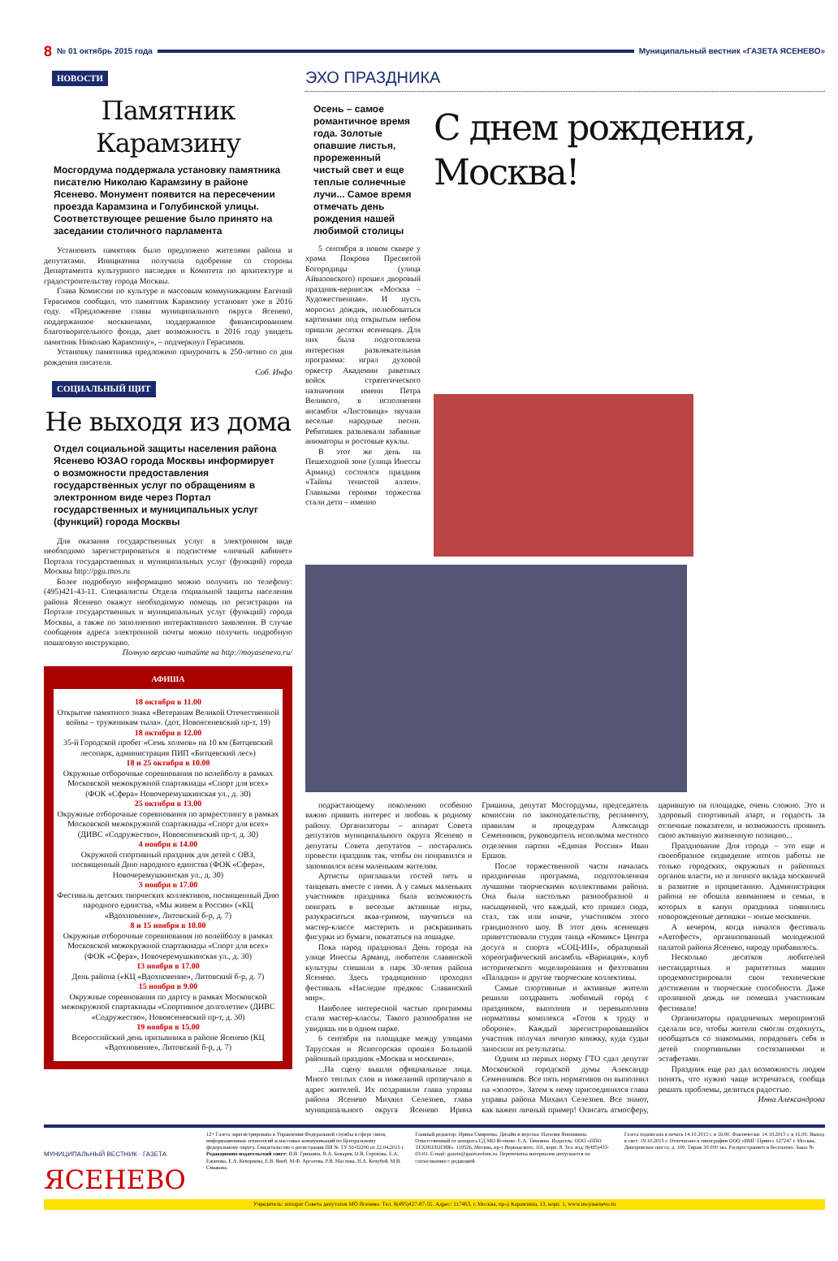8 № 01 октябрь 2015 года Муниципальный вестник «ГАЗЕТА ЯСЕНЕВО»
НОВОСТИ
Памятник Карамзину
Мосгордума поддержала установку памятника писателю Николаю Карамзину в районе Ясенево. Монумент появится на пересечении проезда Карамзина и Голубинской улицы. Соответствующее решение было принято на заседании столичного парламента
Установить памятник было предложено жителями района и депутатами. Инициатива получила одобрение со стороны Департамента культурного наследия и Комитета по архитектуре и градостроительству города Москвы.
Глава Комиссии по культуре и массовым коммуникациям Евгений Герасимов сообщил, что памятник Карамзину установят уже в 2016 году. «Предложение главы муниципального округа Ясенево, поддержанное москвичами, поддержанное финансированием благотворительного фонда, дает возможность в 2016 году увидеть памятник Николаю Карамзину», – подчеркнул Герасимов.
Установку памятника предложено приурочить к 250-летию со дня рождения писателя.
Соб. Инфо
СОЦИАЛЬНЫЙ ЩИТ
Не выходя из дома
Отдел социальной защиты населения района Ясенево ЮЗАО города Москвы информирует о возможности предоставления государственных услуг по обращениям в электронном виде через Портал государственных и муниципальных услуг (функций) города Москвы
Для оказания государственных услуг в электронном виде необходимо зарегистрироваться в подсистеме «личный кабинет» Портала государственных и муниципальных услуг (функций) города Москвы http://pgu.mos.ru
Более подробную информацию можно получить по телефону: (495)421-43-11. Специалисты Отдела социальной защиты населения района Ясенево окажут необходимую помощь по регистрации на Портале государственных и муниципальных услуг (функций) города Москвы, а также по заполнению интерактивного заявления. В случае сообщения адреса электронной почты можно получить подробную пошаговую инструкцию.
Полную версию читайте на http://moyasenevo.ru/
АФИША
18 октября в 11.00
Открытие памятного знака «Ветеранам Великой Отечественной войны – труженикам тыла». (дот, Новоясеневский пр-т, 19)
18 октября в 12.00
35-й Городской пробег «Семь холмов» на 10 км (Битцевский лесопарк, администрация ПИП «Битцевский лес»)
18 и 25 октября в 10.00
Окружные отборочные соревнования по волейболу в рамках Московской межокружной спартакиады «Спорт для всех» (ФОК «Сфера» Новочеремушкинская ул., д. 30)
25 октября в 13.00
Окружные отборочные соревнования по армрестлингу в рамках Московской межокружной спартакиады «Спорт для всех» (ДИВС «Содружество», Новоясеневский пр-т, д. 30)
4 ноября в 14.00
Окружной спортивный праздник для детей с ОВЗ, посвященный Дню народного единства (ФОК «Сфера», Новочеремушкинская ул., д. 30)
3 ноября в 17.00
Фестиваль детских творческих коллективов, посвященный Дню народного единства, «Мы живем в России» («КЦ «Вдохновение», Литовский б-р, д. 7)
8 и 15 ноября в 10.00
Окружные отборочные соревнования по волейболу в рамках Московской межокружной спартакиады «Спорт для всех» (ФОК «Сфера», Новочеремушкинская ул., д. 30)
13 ноября в 17.00
День района («КЦ «Вдохновение», Литовский б-р, д. 7)
15 ноября в 9.00
Окружные соревнования по дартсу в рамках Московской межокружной спартакиады «Спортивное долголетие» (ДИВС «Содружество», Новоясеневский пр-т, д. 30)
19 ноября в 15.00
Всероссийский день призывника в районе Ясенево (КЦ «Вдохновение», Литовский б-р, д. 7)
ЭХО ПРАЗДНИКА
Осень – самое романтичное время года. Золотые опавшие листья, прореженный чистый свет и еще теплые солнечные лучи... Самое время отмечать день рождения нашей любимой столицы
5 сентября в новом сквере у храма Покрова Пресвятой Богородицы (улица Айвазовского) прошел дворовый праздник-вернисаж «Москва – Художественная». И пусть моросил дождик, полюбоваться картинами под открытым небом пришли десятки ясеневцев. Для них была подготовлена интересная развлекательная программа: играл духовой оркестр Академии ракетных войск стратегического назначения имени Петра Великого, в исполнении ансамбля «Листовица» звучали веселые народные песни. Ребятишек развлекали забавные аниматоры и ростовые куклы.
В этот же день на Пешеходной зоне (улица Инессы Арманд) состоялся праздник «Тайны тенистой аллеи». Главными героями торжества стали дети – именно
С днем рождения, Москва!
подрастающему поколению особенно важно привить интерес и любовь к родному району. Организаторы – аппарат Совета депутатов муниципального округа Ясенево и депутаты Совета депутатов – постарались провести праздник так, чтобы он понравился и запомнился всем маленьким жителям.
Артисты приглашали гостей петь и танцевать вместе с ними. А у самых маленьких участников праздника была возможность поиграть в веселые активные игры, разукраситься аква-гримом, научиться на мастер-классе мастерить и раскрашивать фигурки из бумаги, покататься на лошадке.
Пока народ праздновал День города на улице Инессы Арманд, любители славянской культуры спешили в парк 30-летия района Ясенево. Здесь традиционно проходил фестиваль «Наследие предков: Славянский мир».
Наиболее интересной частью программы стали мастер-классы. Такого разнообразия не увидишь ни в одном парке.
6 сентября на площадке между улицами Тарусская и Ясногорская прошел Большой районный праздник «Москва и москвичи».
...На сцену вышли официальные лица. Много теплых слов и пожеланий прозвучало в адрес жителей. Их поздравили глава управы района Ясенево Михаил Селезнев, глава муниципального округа Ясенево Ирина Гришина, депутат Мосгордумы, председатель комиссии по законодательству, регламенту, правилам и процедурам Александр Семенников, руководитель исполкома местного отделения партии «Единая Россия» Иван Ершов.
После торжественной части началась праздничная программа, подготовленная лучшими творческими коллективами района. Она была настолько разнообразной и насыщенной, что каждый, кто пришел сюда, стал, так или иначе, участником этого грандиозного шоу. В этот день ясеневцев приветствовали студия танца «Комикс» Центра досуга и спорта «СОЦ-ИН», образцовый хореографический ансамбль «Вариация», клуб исторического моделирования и фехтования «Паладин» и другие творческие коллективы.
Самые спортивные и активные жители решили поздравить любимый город с праздником, выполнив и перевыполнив нормативы комплекса «Готов к труду и обороне». Каждый зарегистрировавшийся участник получал личную книжку, куда судьи заносили их результаты.
Одним из первых норму ГТО сдал депутат Московской городской думы Александр Семенников. Все пять нормативов он выполнил на «золото». Затем к нему присоединился глава управы района Михаил Селезнев. Все знают, как важен личный пример! Описать атмосферу, царившую на площадке, очень сложно. Это и здоровый спортивный азарт, и гордость за отличные показатели, и возможность проявить свою активную жизненную позицию...
Празднование Дня города – это еще и своеобразное подведение итогов работы не только городских, окружных и районных органов власти, но и личного вклада москвичей в развитие и процветанию. Администрация района не обошла вниманием и семьи, в которых в канун праздника появились новорожденные детишки – юные москвичи.
А вечером, когда начался фестиваль «Автофест», организованный молодежной палатой района Ясенево, народу прибавилось.
Несколько десятков любителей нестандартных и раритетных машин продемонстрировали свои технические достижения и творческие способности. Даже проливной дождь не помешал участникам фестиваля!
Организаторы праздничных мероприятий сделали все, чтобы жители смогли отдохнуть, пообщаться со знакомыми, порадовать себя и детей спортивными состязаниями и эстафетами.
Праздник еще раз дал возможность людям понять, что нужно чаще встречаться, сообща решать проблемы, делиться радостью.
Инна Александрова
МУНИЦИПАЛЬНЫЙ ВЕСТНИК · ГАЗЕТА
ЯСЕНЕВО
12+ Газета зарегистрирована в Управлении Федеральной службы в сфере связи, информационных технологий и массовых коммуникаций по Центральному федеральному округу. Свидетельство о регистрации ПИ № ТУ 50-02200 от 22.04.2015 г. Редакционно-издательский совет: И.В. Гришина, В.А. Бокарев, О.В. Горохова, Е.А. Ежанова, Е.А. Кеворкова, Е.В. Якоб, М.Ф. Аргатова, Р.В. Маслова, Н.А. Кочубей, М.В. Смыкова.
Главный редактор: Ирина Смирнова. Дизайн и верстка: Наталия Янюшкина. Ответственный от аппарата СД МО Ясенево: Е.А. Тимлина. Издатель: ООО «НПО ТЕХНОЛОГИЯ». 119526, Москва, пр-т Вернадского, 101, корп. 8. Тел. изд: 8(495)433-03-03. E-mail: gazeta@gazetavdom.ru. Перепечатка материалов допускается по согласованию с редакцией.
Газета подписана в печать 14.10.2015 г. в 16.00. Фактически: 14.10.2015 г. в 16.00. Выход в свет: 19.10.2015 г. Отпечатано в типографии ООО «ВМГ-Принт» 127247 г. Москва, Дмитровское шоссе, д. 100. Тираж 30 000 экз. Распространяется бесплатно. Заказ №
Учредитель: аппарат Совета депутатов МО Ясенево. Тел. 8(495)427-87-55. Адрес: 117463, г. Москва, пр-д Карамзина, 13, корп. 1, www.moyasenevo.ru